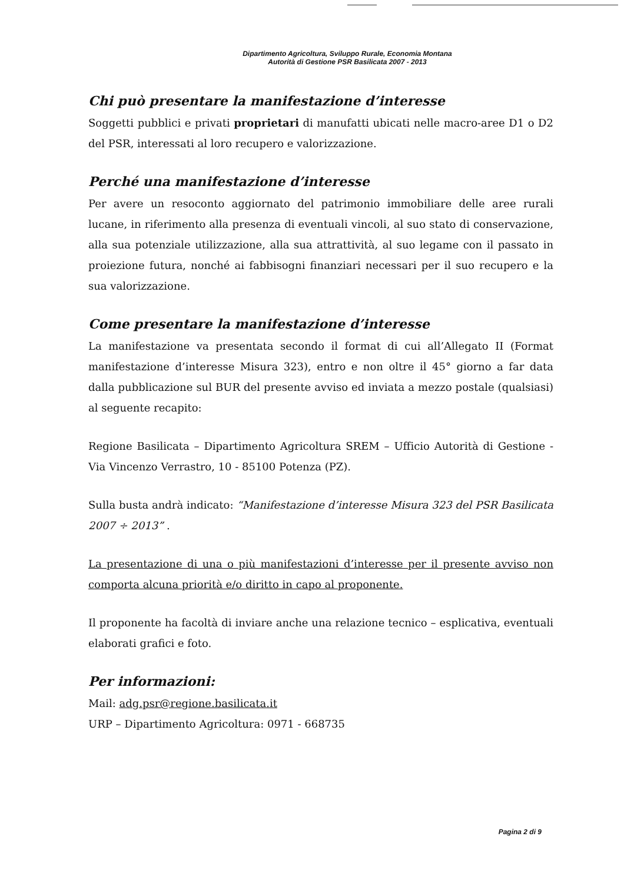Dipartimento Agricoltura, Sviluppo Rurale, Economia Montana
Autorità di Gestione PSR Basilicata 2007 - 2013
Chi può presentare la manifestazione d’interesse
Soggetti pubblici e privati proprietari di manufatti ubicati nelle macro-aree D1 o D2 del PSR, interessati al loro recupero e valorizzazione.
Perché una manifestazione d’interesse
Per avere un resoconto aggiornato del patrimonio immobiliare delle aree rurali lucane, in riferimento alla presenza di eventuali vincoli, al suo stato di conservazione, alla sua potenziale utilizzazione, alla sua attrattività, al suo legame con il passato in proiezione futura, nonché ai fabbisogni finanziari necessari per il suo recupero e la sua valorizzazione.
Come presentare la manifestazione d’interesse
La manifestazione va presentata secondo il format di cui all’Allegato II (Format manifestazione d’interesse Misura 323), entro e non oltre il 45° giorno a far data dalla pubblicazione sul BUR del presente avviso ed inviata a mezzo postale (qualsiasi) al seguente recapito:
Regione Basilicata – Dipartimento Agricoltura SREM – Ufficio Autorità di Gestione - Via Vincenzo Verrastro, 10 - 85100 Potenza (PZ).
Sulla busta andrà indicato: “Manifestazione d’interesse Misura 323 del PSR Basilicata 2007 ÷ 2013” .
La presentazione di una o più manifestazioni d’interesse per il presente avviso non comporta alcuna priorità e/o diritto in capo al proponente.
Il proponente ha facoltà di inviare anche una relazione tecnico – esplicativa, eventuali elaborati grafici e foto.
Per informazioni:
Mail: adg.psr@regione.basilicata.it
URP – Dipartimento Agricoltura: 0971 - 668735
Pagina 2 di 9